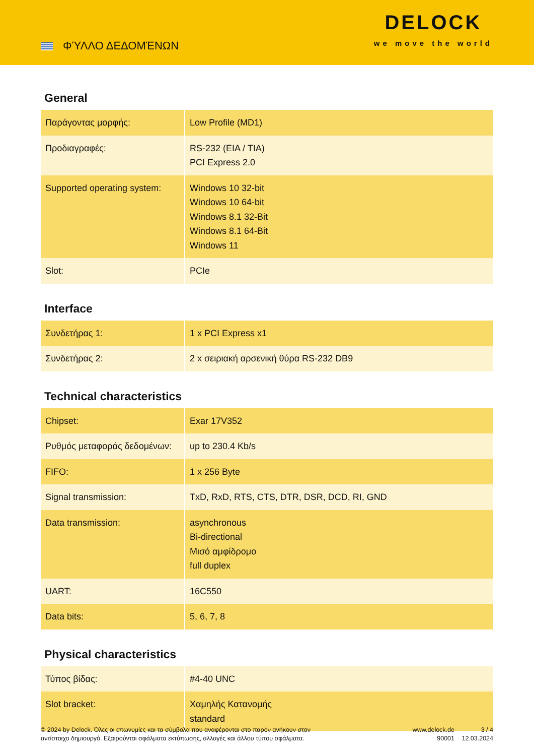ΦΎΛΛΟ ΔΕΔΟΜΈΝΩΝ
DELOCK
we move the world
General
| Παράγοντας μορφής: | Low Profile (MD1) |
| Προδιαγραφές: | RS-232 (EIA / TIA) PCI Express 2.0 |
| Supported operating system: | Windows 10 32-bit Windows 10 64-bit Windows 8.1 32-Bit Windows 8.1 64-Bit Windows 11 |
| Slot: | PCIe |
Interface
| Συνδετήρας 1: | 1 x PCI Express x1 |
| Συνδετήρας 2: | 2 x σειριακή αρσενική θύρα RS-232 DB9 |
Technical characteristics
| Chipset: | Exar 17V352 |
| Ρυθμός μεταφοράς δεδομένων: | up to 230.4 Kb/s |
| FIFO: | 1 x 256 Byte |
| Signal transmission: | TxD, RxD, RTS, CTS, DTR, DSR, DCD, RI, GND |
| Data transmission: | asynchronous Bi-directional Μισό αμφίδρομο full duplex |
| UART: | 16C550 |
| Data bits: | 5, 6, 7, 8 |
Physical characteristics
| Τύπος βίδας: | #4-40 UNC |
| Slot bracket: | Χαμηλής Κατανομής standard |
© 2024 by Delock. Όλες οι επωνυμίες και τα σύμβολα που αναφέρονται στο παρόν ανήκουν στον αντίστοιχο δημιουργό. Εξαιρούνται σφάλματα εκτύπωσης, αλλαγές και άλλου τύπου σφάλματα.
www.delock.de
90001
3 / 4
12.03.2024